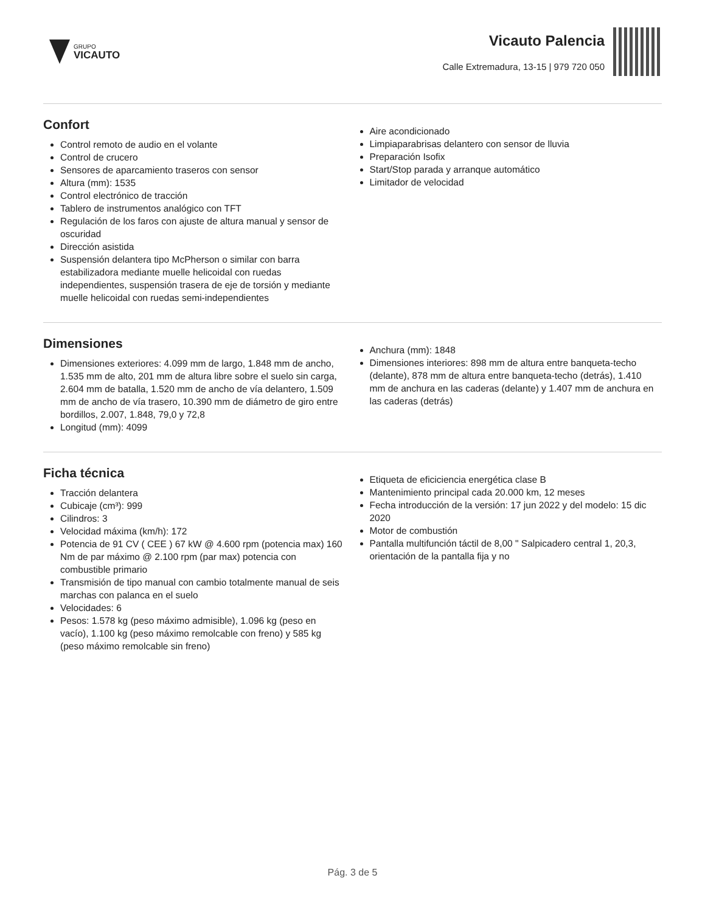GRUPO
VICAUTO
Vicauto Palencia
Calle Extremadura, 13-15 | 979 720 050
Confort
Control remoto de audio en el volante
Control de crucero
Sensores de aparcamiento traseros con sensor
Altura (mm): 1535
Control electrónico de tracción
Tablero de instrumentos analógico con TFT
Regulación de los faros con ajuste de altura manual y sensor de oscuridad
Dirección asistida
Suspensión delantera tipo McPherson o similar con barra estabilizadora mediante muelle helicoidal con ruedas independientes, suspensión trasera de eje de torsión y mediante muelle helicoidal con ruedas semi-independientes
Aire acondicionado
Limpiaparabrisas delantero con sensor de lluvia
Preparación Isofix
Start/Stop parada y arranque automático
Limitador de velocidad
Dimensiones
Dimensiones exteriores: 4.099 mm de largo, 1.848 mm de ancho, 1.535 mm de alto, 201 mm de altura libre sobre el suelo sin carga, 2.604 mm de batalla, 1.520 mm de ancho de vía delantero, 1.509 mm de ancho de vía trasero, 10.390 mm de diámetro de giro entre bordillos, 2.007, 1.848, 79,0 y 72,8
Longitud (mm): 4099
Anchura (mm): 1848
Dimensiones interiores: 898 mm de altura entre banqueta-techo (delante), 878 mm de altura entre banqueta-techo (detrás), 1.410 mm de anchura en las caderas (delante) y 1.407 mm de anchura en las caderas (detrás)
Ficha técnica
Tracción delantera
Cubicaje (cm³): 999
Cilindros: 3
Velocidad máxima (km/h): 172
Potencia de 91 CV ( CEE ) 67 kW @ 4.600 rpm (potencia max) 160 Nm de par máximo @ 2.100 rpm (par max) potencia con combustible primario
Transmisión de tipo manual con cambio totalmente manual de seis marchas con palanca en el suelo
Velocidades: 6
Pesos: 1.578 kg (peso máximo admisible), 1.096 kg (peso en vacío), 1.100 kg (peso máximo remolcable con freno) y 585 kg (peso máximo remolcable sin freno)
Etiqueta de eficiciencia energética clase B
Mantenimiento principal cada 20.000 km, 12 meses
Fecha introducción de la versión: 17 jun 2022 y del modelo: 15 dic 2020
Motor de combustión
Pantalla multifunción táctil de 8,00 " Salpicadero central 1, 20,3, orientación de la pantalla fija y no
Pág. 3 de 5